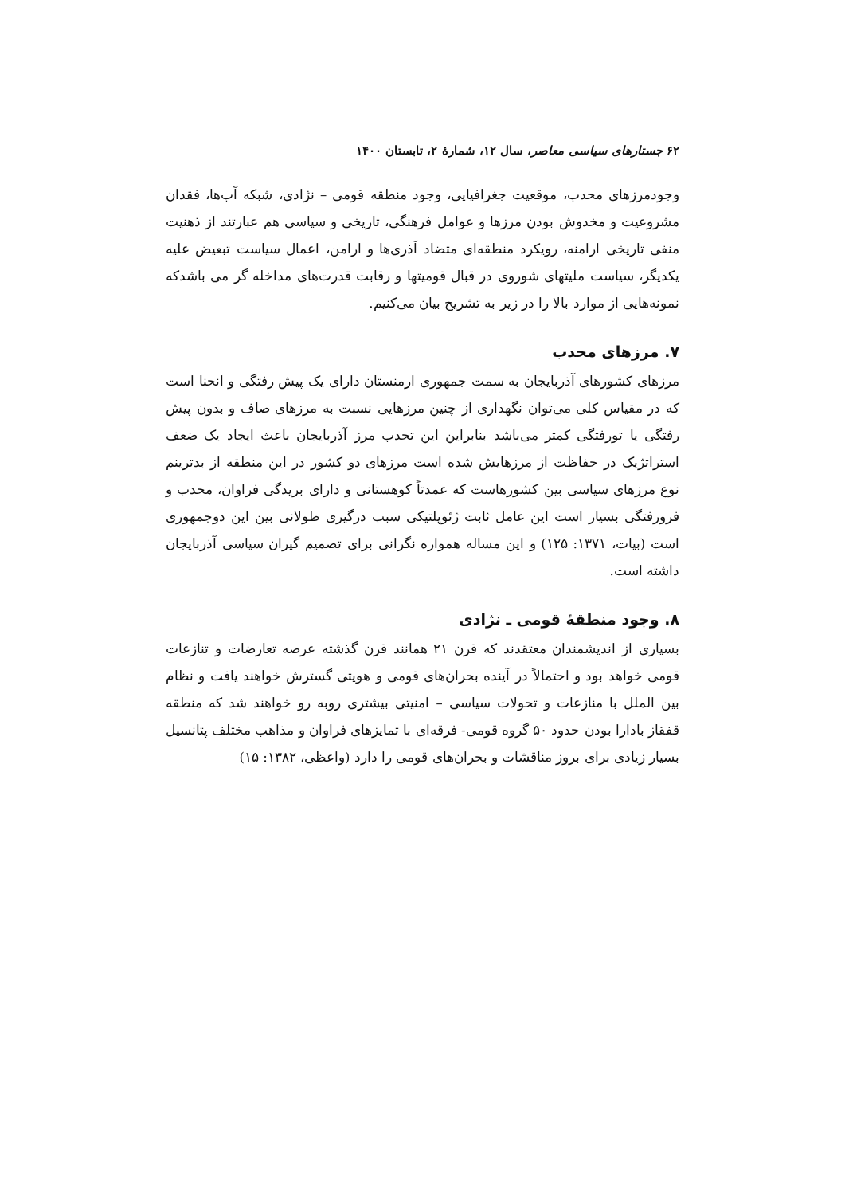۶۲ جستارهای سیاسی معاصر، سال ۱۲، شمارهٔ ۲، تابستان ۱۴۰۰
وجودمرزهای محدب، موقعیت جغرافیایی، وجود منطقه قومی – نژادی، شبکه آب‌ها، فقدان مشروعیت و مخدوش بودن مرزها و عوامل فرهنگی، تاریخی و سیاسی هم عبارتند از ذهنیت منفی تاریخی ارامنه، رویکرد منطقه‌ای متضاد آذری‌ها و ارامن، اعمال سیاست تبعیض علیه یکدیگر، سیاست ملیتهای شوروی در قبال قومیتها و رقابت قدرت‌های مداخله گر می باشدکه نمونه‌هایی از موارد بالا را در زیر به تشریح بیان می‌کنیم.
۷. مرزهای محدب
مرزهای کشورهای آذربایجان به سمت جمهوری ارمنستان دارای یک پیش رفتگی و انحنا است که در مقیاس کلی می‌توان نگهداری از چنین مرزهایی نسبت به مرزهای صاف و بدون پیش رفتگی یا تورفتگی کمتر می‌باشد بنابراین این تحدب مرز آذربایجان باعث ایجاد یک ضعف استراتژیک در حفاظت از مرزهایش شده است مرزهای دو کشور در این منطقه از بدترینم نوع مرزهای سیاسی بین کشورهاست که عمدتاً کوهستانی و دارای بریدگی فراوان، محدب و فرورفتگی بسیار است این عامل ثابت ژئوپلتیکی سبب درگیری طولانی بین این دوجمهوری است (بیات، ۱۳۷۱: ۱۲۵) و این مساله همواره نگرانی برای تصمیم گیران سیاسی آذربایجان داشته است.
۸. وجود منطقهٔ قومی ـ نژادی
بسیاری از اندیشمندان معتقدند که قرن ۲۱ همانند قرن گذشته عرصه تعارضات و تنازعات قومی خواهد بود و احتمالاً در آینده بحران‌های قومی و هویتی گسترش خواهند یافت و نظام بین الملل با منازعات و تحولات سیاسی – امنیتی بیشتری روبه رو خواهند شد که منطقه قفقاز بادارا بودن حدود ۵۰ گروه قومی- فرقه‌ای با تمایزهای فراوان و مذاهب مختلف پتانسیل بسیار زیادی برای بروز مناقشات و بحران‌های قومی را دارد (واعظی، ۱۳۸۲: ۱۵)